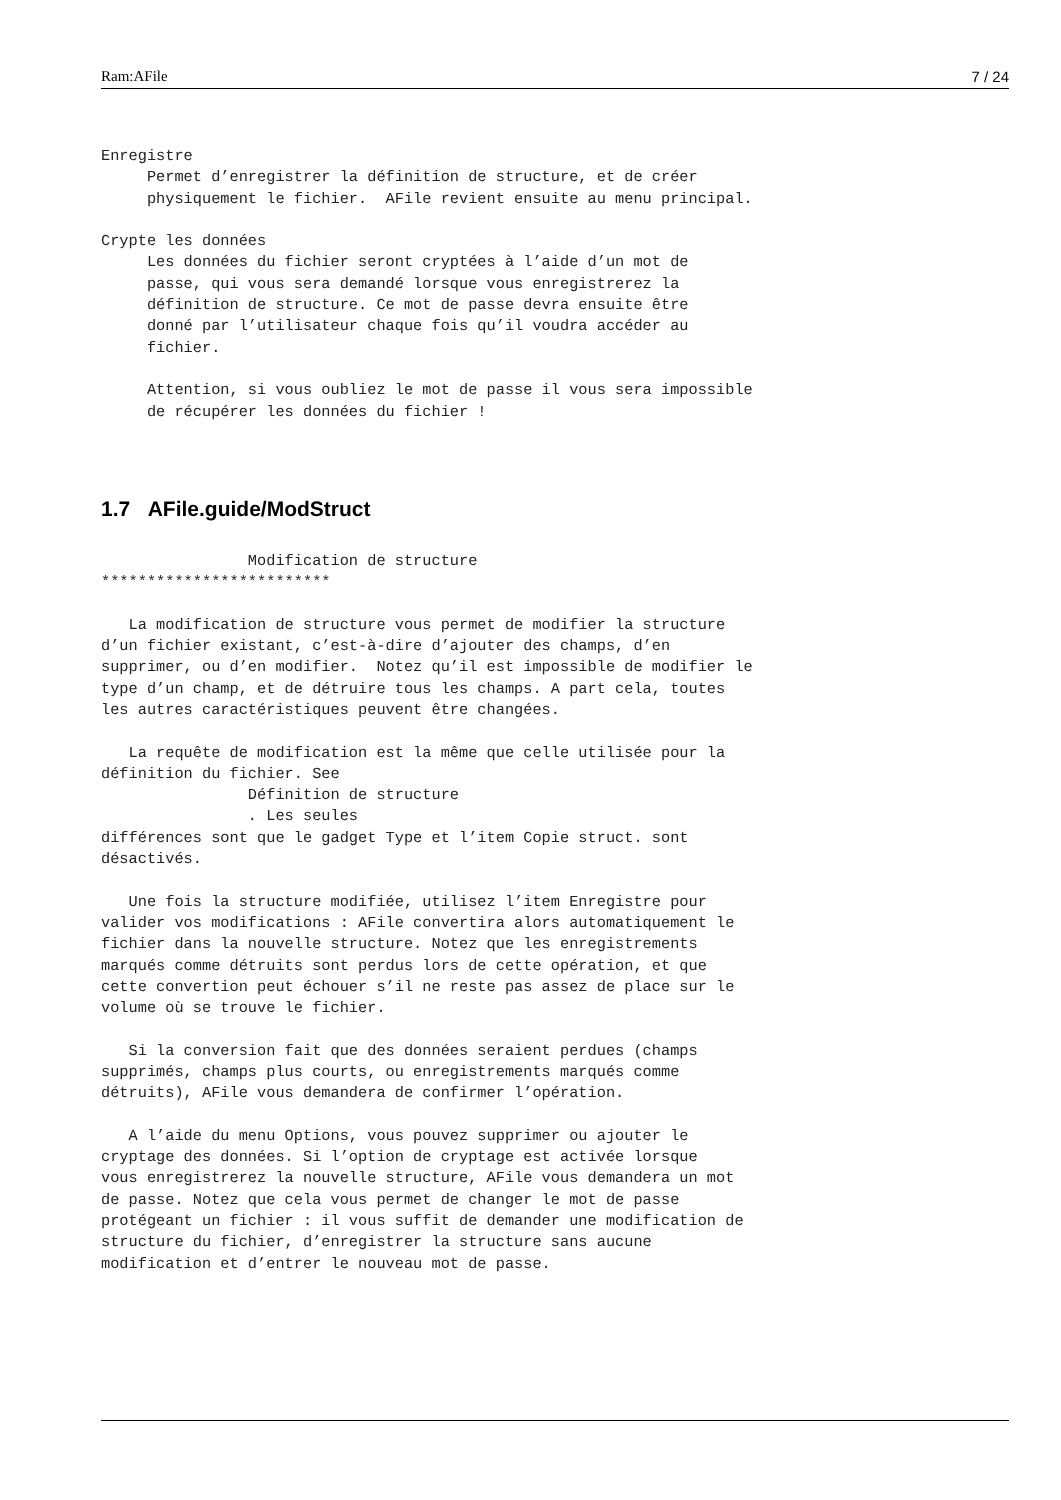Ram:AFile 7 / 24
Enregistre
     Permet d’enregistrer la définition de structure, et de créer
     physiquement le fichier.  AFile revient ensuite au menu principal.

Crypte les données
     Les données du fichier seront cryptées à l’aide d’un mot de
     passe, qui vous sera demandé lorsque vous enregistrerez la
     définition de structure. Ce mot de passe devra ensuite être
     donné par l’utilisateur chaque fois qu’il voudra accéder au
     fichier.

     Attention, si vous oubliez le mot de passe il vous sera impossible
     de récupérer les données du fichier !
1.7 AFile.guide/ModStruct
                Modification de structure
*************************

   La modification de structure vous permet de modifier la structure
d’un fichier existant, c’est-à-dire d’ajouter des champs, d’en
supprimer, ou d’en modifier.  Notez qu’il est impossible de modifier le
type d’un champ, et de détruire tous les champs. A part cela, toutes
les autres caractéristiques peuvent être changées.

   La requête de modification est la même que celle utilisée pour la
définition du fichier. See
                Définition de structure
                . Les seules
différences sont que le gadget Type et l’item Copie struct. sont
désactivés.

   Une fois la structure modifiée, utilisez l’item Enregistre pour
valider vos modifications : AFile convertira alors automatiquement le
fichier dans la nouvelle structure. Notez que les enregistrements
marqués comme détruits sont perdus lors de cette opération, et que
cette convertion peut échouer s’il ne reste pas assez de place sur le
volume où se trouve le fichier.

   Si la conversion fait que des données seraient perdues (champs
supprimés, champs plus courts, ou enregistrements marqués comme
détruits), AFile vous demandera de confirmer l’opération.

   A l’aide du menu Options, vous pouvez supprimer ou ajouter le
cryptage des données. Si l’option de cryptage est activée lorsque
vous enregistrerez la nouvelle structure, AFile vous demandera un mot
de passe. Notez que cela vous permet de changer le mot de passe
protégeant un fichier : il vous suffit de demander une modification de
structure du fichier, d’enregistrer la structure sans aucune
modification et d’entrer le nouveau mot de passe.